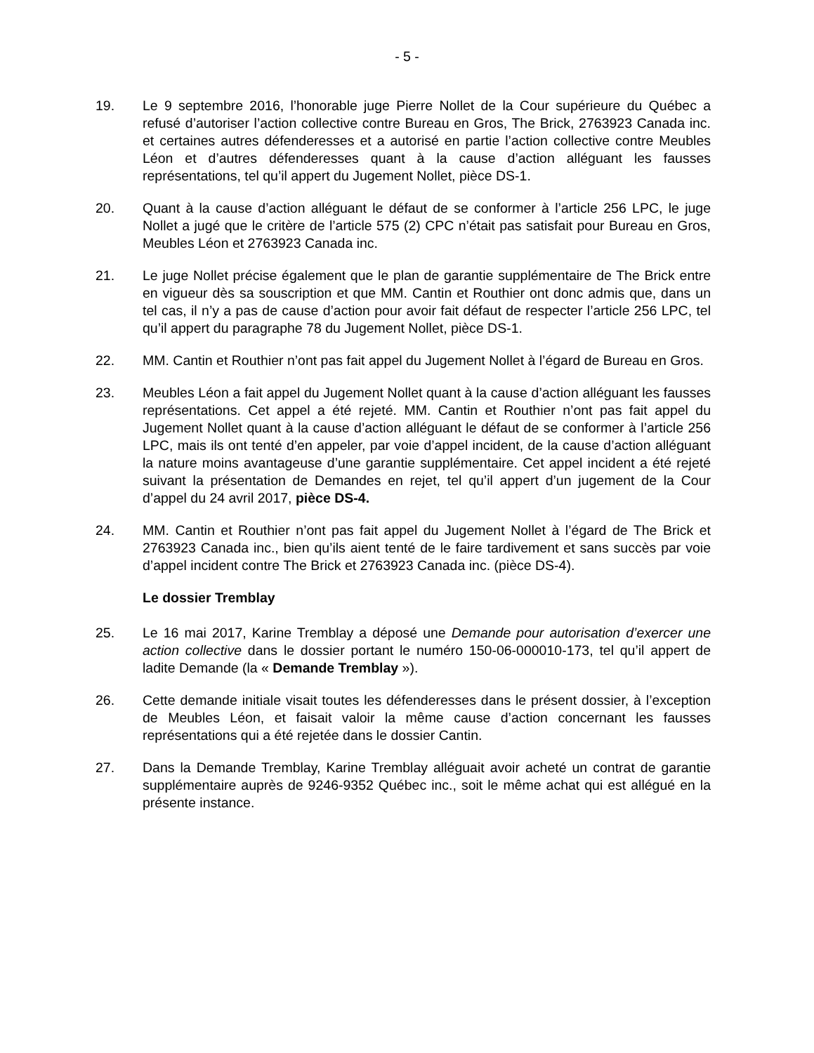- 5 -
19. Le 9 septembre 2016, l’honorable juge Pierre Nollet de la Cour supérieure du Québec a refusé d’autoriser l’action collective contre Bureau en Gros, The Brick, 2763923 Canada inc. et certaines autres défenderesses et a autorisé en partie l’action collective contre Meubles Léon et d’autres défenderesses quant à la cause d’action alléguant les fausses représentations, tel qu’il appert du Jugement Nollet, pièce DS-1.
20. Quant à la cause d’action alléguant le défaut de se conformer à l’article 256 LPC, le juge Nollet a jugé que le critère de l’article 575 (2) CPC n’était pas satisfait pour Bureau en Gros, Meubles Léon et 2763923 Canada inc.
21. Le juge Nollet précise également que le plan de garantie supplémentaire de The Brick entre en vigueur dès sa souscription et que MM. Cantin et Routhier ont donc admis que, dans un tel cas, il n’y a pas de cause d’action pour avoir fait défaut de respecter l’article 256 LPC, tel qu’il appert du paragraphe 78 du Jugement Nollet, pièce DS-1.
22. MM. Cantin et Routhier n’ont pas fait appel du Jugement Nollet à l’égard de Bureau en Gros.
23. Meubles Léon a fait appel du Jugement Nollet quant à la cause d’action alléguant les fausses représentations. Cet appel a été rejeté. MM. Cantin et Routhier n’ont pas fait appel du Jugement Nollet quant à la cause d’action alléguant le défaut de se conformer à l’article 256 LPC, mais ils ont tenté d’en appeler, par voie d’appel incident, de la cause d’action alléguant la nature moins avantageuse d’une garantie supplémentaire. Cet appel incident a été rejeté suivant la présentation de Demandes en rejet, tel qu’il appert d’un jugement de la Cour d’appel du 24 avril 2017, pièce DS-4.
24. MM. Cantin et Routhier n’ont pas fait appel du Jugement Nollet à l’égard de The Brick et 2763923 Canada inc., bien qu’ils aient tenté de le faire tardivement et sans succès par voie d’appel incident contre The Brick et 2763923 Canada inc. (pièce DS-4).
Le dossier Tremblay
25. Le 16 mai 2017, Karine Tremblay a déposé une Demande pour autorisation d’exercer une action collective dans le dossier portant le numéro 150-06-000010-173, tel qu’il appert de ladite Demande (la « Demande Tremblay »).
26. Cette demande initiale visait toutes les défenderesses dans le présent dossier, à l’exception de Meubles Léon, et faisait valoir la même cause d’action concernant les fausses représentations qui a été rejetée dans le dossier Cantin.
27. Dans la Demande Tremblay, Karine Tremblay alléguait avoir acheté un contrat de garantie supplémentaire auprès de 9246-9352 Québec inc., soit le même achat qui est allégué en la présente instance.